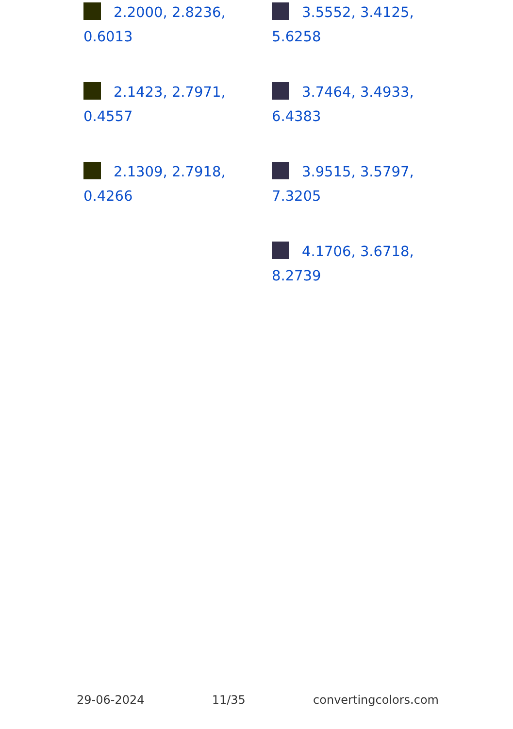2.2000, 2.8236, 0.6013
2.1423, 2.7971, 0.4557
2.1309, 2.7918, 0.4266
3.5552, 3.4125, 5.6258
3.7464, 3.4933, 6.4383
3.9515, 3.5797, 7.3205
4.1706, 3.6718, 8.2739
29-06-2024 11/35 convertingcolors.com